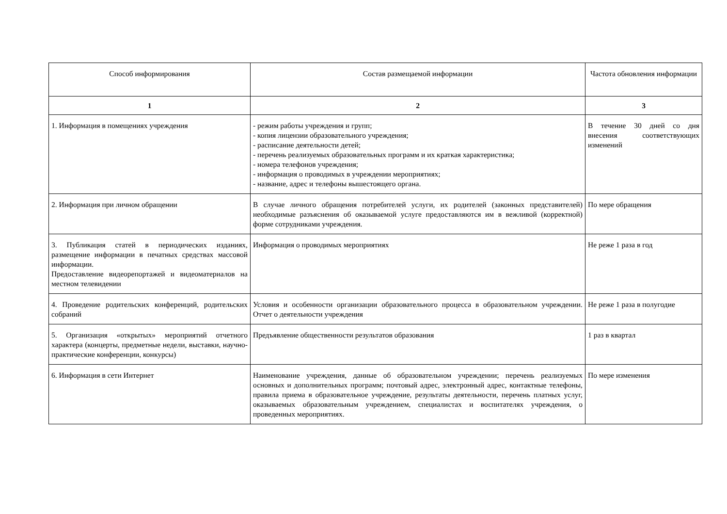| Способ информирования | Состав размещаемой информации | Частота обновления информации |
| --- | --- | --- |
| 1 | 2 | 3 |
| 1. Информация в помещениях учреждения | - режим работы учреждения и групп; - копия лицензии образовательного учреждения; - расписание деятельности детей; - перечень реализуемых образовательных программ и их краткая характеристика; - номера телефонов учреждения; - информация о проводимых в учреждении мероприятиях; - название, адрес и телефоны вышестоящего органа. | В течение 30 дней со дня внесения соответствующих изменений |
| 2. Информация при личном обращении | В случае личного обращения потребителей услуги, их родителей (законных представителей) необходимые разъяснения об оказываемой услуге предоставляются им в вежливой (корректной) форме сотрудниками учреждения. | По мере обращения |
| 3. Публикация статей в периодических изданиях, размещение информации в печатных средствах массовой информации. Предоставление видеорепортажей и видеоматериалов на местном телевидении | Информация о проводимых мероприятиях | Не реже 1 раза в год |
| 4. Проведение родительских конференций, родительских собраний | Условия и особенности организации образовательного процесса в образовательном учреждении. Отчет о деятельности учреждения | Не реже 1 раза в полугодие |
| 5. Организация «открытых» мероприятий отчетного характера (концерты, предметные недели, выставки, научно-практические конференции, конкурсы) | Предъявление общественности результатов образования | 1 раз в квартал |
| 6. Информация в сети Интернет | Наименование учреждения, данные об образовательном учреждении; перечень реализуемых основных и дополнительных программ; почтовый адрес, электронный адрес, контактные телефоны, правила приема в образовательное учреждение, результаты деятельности, перечень платных услуг, оказываемых образовательным учреждением, специалистах и воспитателях учреждения, о проведенных мероприятиях. | По мере изменения |